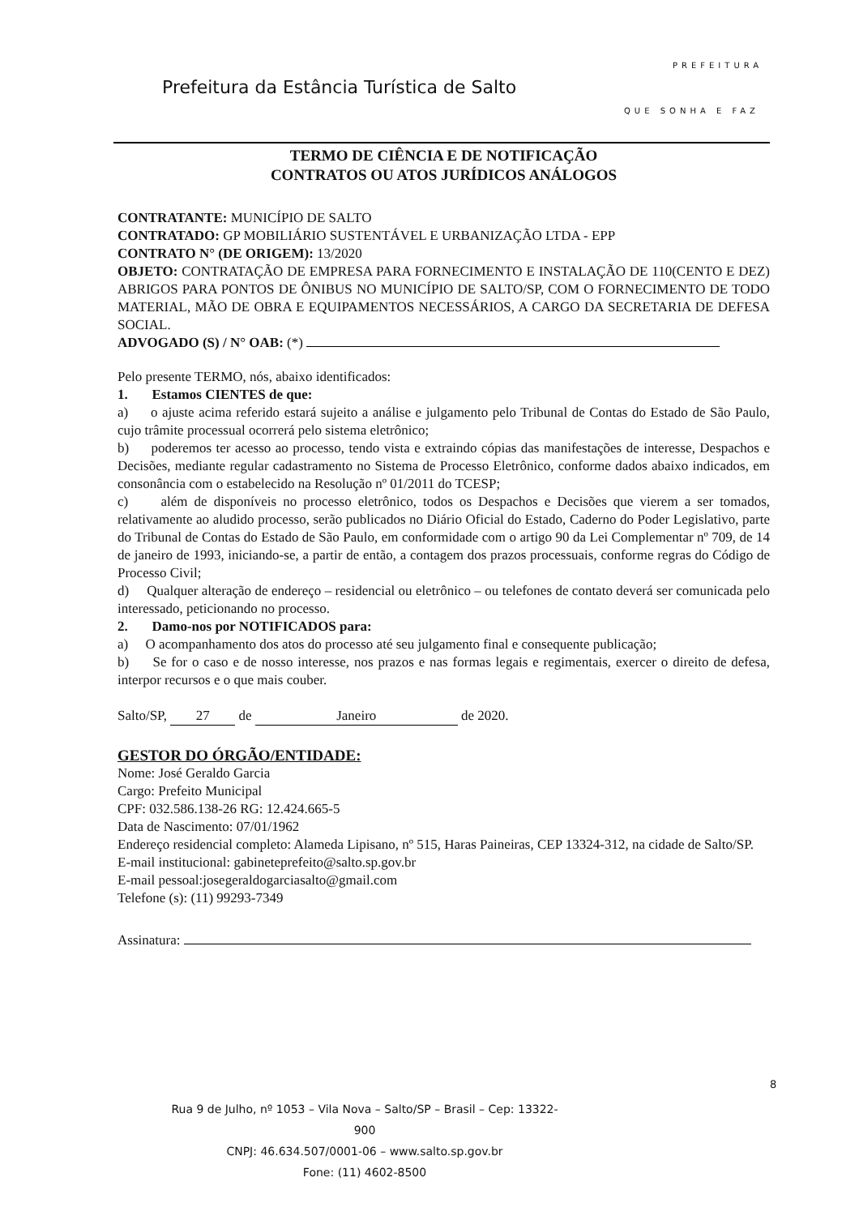Prefeitura da Estância Turística de Salto
PREFEITURA
QUE SONHA E FAZ
TERMO DE CIÊNCIA E DE NOTIFICAÇÃO
CONTRATOS OU ATOS JURÍDICOS ANÁLOGOS
CONTRATANTE: MUNICÍPIO DE SALTO
CONTRATADO: GP MOBILIÁRIO SUSTENTÁVEL E URBANIZAÇÃO LTDA - EPP
CONTRATO N° (DE ORIGEM): 13/2020
OBJETO: CONTRATAÇÃO DE EMPRESA PARA FORNECIMENTO E INSTALAÇÃO DE 110(CENTO E DEZ) ABRIGOS PARA PONTOS DE ÔNIBUS NO MUNICÍPIO DE SALTO/SP, COM O FORNECIMENTO DE TODO MATERIAL, MÃO DE OBRA E EQUIPAMENTOS NECESSÁRIOS, A CARGO DA SECRETARIA DE DEFESA SOCIAL.
ADVOGADO (S) / N° OAB: (*)
Pelo presente TERMO, nós, abaixo identificados:
1. Estamos CIENTES de que:
a) o ajuste acima referido estará sujeito a análise e julgamento pelo Tribunal de Contas do Estado de São Paulo, cujo trâmite processual ocorrerá pelo sistema eletrônico;
b) poderemos ter acesso ao processo, tendo vista e extraindo cópias das manifestações de interesse, Despachos e Decisões, mediante regular cadastramento no Sistema de Processo Eletrônico, conforme dados abaixo indicados, em consonância com o estabelecido na Resolução nº 01/2011 do TCESP;
c) além de disponíveis no processo eletrônico, todos os Despachos e Decisões que vierem a ser tomados, relativamente ao aludido processo, serão publicados no Diário Oficial do Estado, Caderno do Poder Legislativo, parte do Tribunal de Contas do Estado de São Paulo, em conformidade com o artigo 90 da Lei Complementar nº 709, de 14 de janeiro de 1993, iniciando-se, a partir de então, a contagem dos prazos processuais, conforme regras do Código de Processo Civil;
d) Qualquer alteração de endereço – residencial ou eletrônico – ou telefones de contato deverá ser comunicada pelo interessado, peticionando no processo.
2. Damo-nos por NOTIFICADOS para:
a) O acompanhamento dos atos do processo até seu julgamento final e consequente publicação;
b) Se for o caso e de nosso interesse, nos prazos e nas formas legais e regimentais, exercer o direito de defesa, interpor recursos e o que mais couber.
Salto/SP, 27 de Janeiro de 2020.
GESTOR DO ÓRGÃO/ENTIDADE:
Nome: José Geraldo Garcia
Cargo: Prefeito Municipal
CPF: 032.586.138-26 RG: 12.424.665-5
Data de Nascimento: 07/01/1962
Endereço residencial completo: Alameda Lipisano, nº 515, Haras Paineiras, CEP 13324-312, na cidade de Salto/SP.
E-mail institucional: gabineteprefeito@salto.sp.gov.br
E-mail pessoal:josegeraldogarciasalto@gmail.com
Telefone (s): (11) 99293-7349
Assinatura:
8
Rua 9 de Julho, nº 1053 – Vila Nova – Salto/SP – Brasil – Cep: 13322-900
CNPJ: 46.634.507/0001-06 – www.salto.sp.gov.br
Fone: (11) 4602-8500